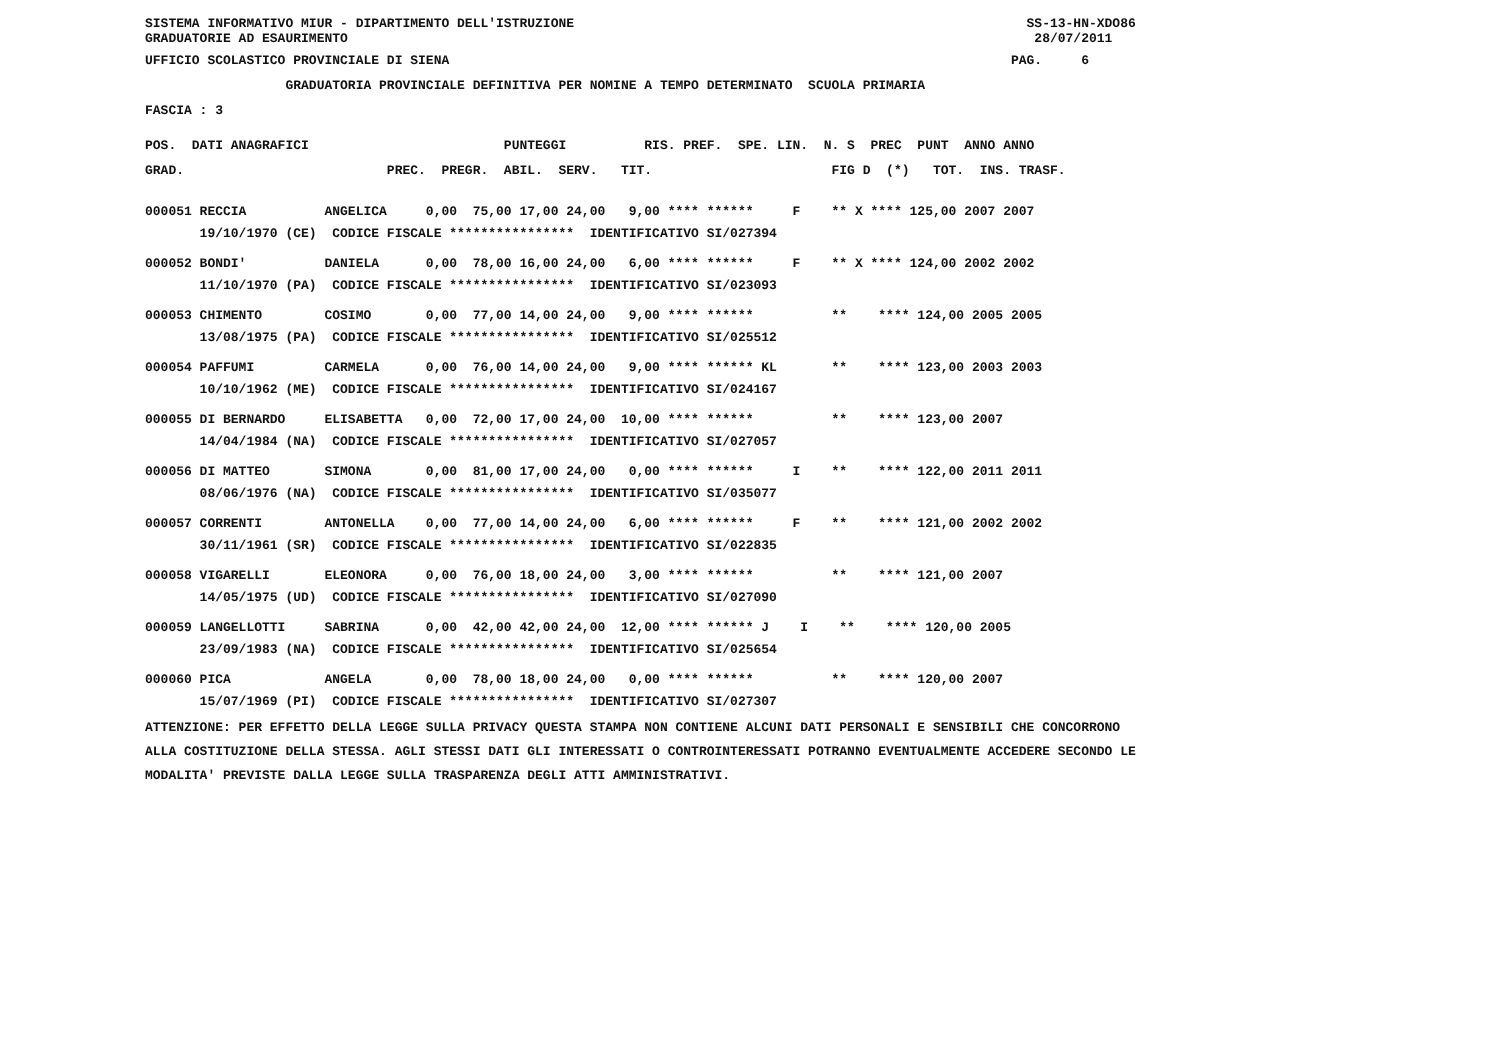SISTEMA INFORMATIVO MIUR - DIPARTIMENTO DELL'ISTRUZIONE SS-13-HN-XDO86
GRADUATORIE AD ESAURIMENTO 28/07/2011
UFFICIO SCOLASTICO PROVINCIALE DI SIENA PAG. 6
GRADUATORIA PROVINCIALE DEFINITIVA PER NOMINE A TEMPO DETERMINATO SCUOLA PRIMARIA
FASCIA : 3
POS. DATI ANAGRAFICI PUNTEGGI RIS. PREF. SPE. LIN. N. S PREC PUNT ANNO ANNO
GRAD. PREC. PREGR. ABIL. SERV. TIT. FIG D (*) TOT. INS. TRASF.
| 000051 RECCIA ANGELICA 0,00 75,00 17,00 24,00 9,00 **** ****** F ** X **** 125,00 2007 2007 |
| 19/10/1970 (CE) CODICE FISCALE **************** IDENTIFICATIVO SI/027394 |
| 000052 BONDI' DANIELA 0,00 78,00 16,00 24,00 6,00 **** ****** F ** X **** 124,00 2002 2002 |
| 11/10/1970 (PA) CODICE FISCALE **************** IDENTIFICATIVO SI/023093 |
| 000053 CHIMENTO COSIMO 0,00 77,00 14,00 24,00 9,00 **** ****** ** **** 124,00 2005 2005 |
| 13/08/1975 (PA) CODICE FISCALE **************** IDENTIFICATIVO SI/025512 |
| 000054 PAFFUMI CARMELA 0,00 76,00 14,00 24,00 9,00 **** ****** KL ** **** 123,00 2003 2003 |
| 10/10/1962 (ME) CODICE FISCALE **************** IDENTIFICATIVO SI/024167 |
| 000055 DI BERNARDO ELISABETTA 0,00 72,00 17,00 24,00 10,00 **** ****** ** **** 123,00 2007 |
| 14/04/1984 (NA) CODICE FISCALE **************** IDENTIFICATIVO SI/027057 |
| 000056 DI MATTEO SIMONA 0,00 81,00 17,00 24,00 0,00 **** ****** I ** **** 122,00 2011 2011 |
| 08/06/1976 (NA) CODICE FISCALE **************** IDENTIFICATIVO SI/035077 |
| 000057 CORRENTI ANTONELLA 0,00 77,00 14,00 24,00 6,00 **** ****** F ** **** 121,00 2002 2002 |
| 30/11/1961 (SR) CODICE FISCALE **************** IDENTIFICATIVO SI/022835 |
| 000058 VIGARELLI ELEONORA 0,00 76,00 18,00 24,00 3,00 **** ****** ** **** 121,00 2007 |
| 14/05/1975 (UD) CODICE FISCALE **************** IDENTIFICATIVO SI/027090 |
| 000059 LANGELLOTTI SABRINA 0,00 42,00 42,00 24,00 12,00 **** ****** J I ** **** 120,00 2005 |
| 23/09/1983 (NA) CODICE FISCALE **************** IDENTIFICATIVO SI/025654 |
| 000060 PICA ANGELA 0,00 78,00 18,00 24,00 0,00 **** ****** ** **** 120,00 2007 |
| 15/07/1969 (PI) CODICE FISCALE **************** IDENTIFICATIVO SI/027307 |
ATTENZIONE: PER EFFETTO DELLA LEGGE SULLA PRIVACY QUESTA STAMPA NON CONTIENE ALCUNI DATI PERSONALI E SENSIBILI CHE CONCORRONO
ALLA COSTITUZIONE DELLA STESSA. AGLI STESSI DATI GLI INTERESSATI O CONTROINTERESSATI POTRANNO EVENTUALMENTE ACCEDERE SECONDO LE
MODALITA' PREVISTE DALLA LEGGE SULLA TRASPARENZA DEGLI ATTI AMMINISTRATIVI.